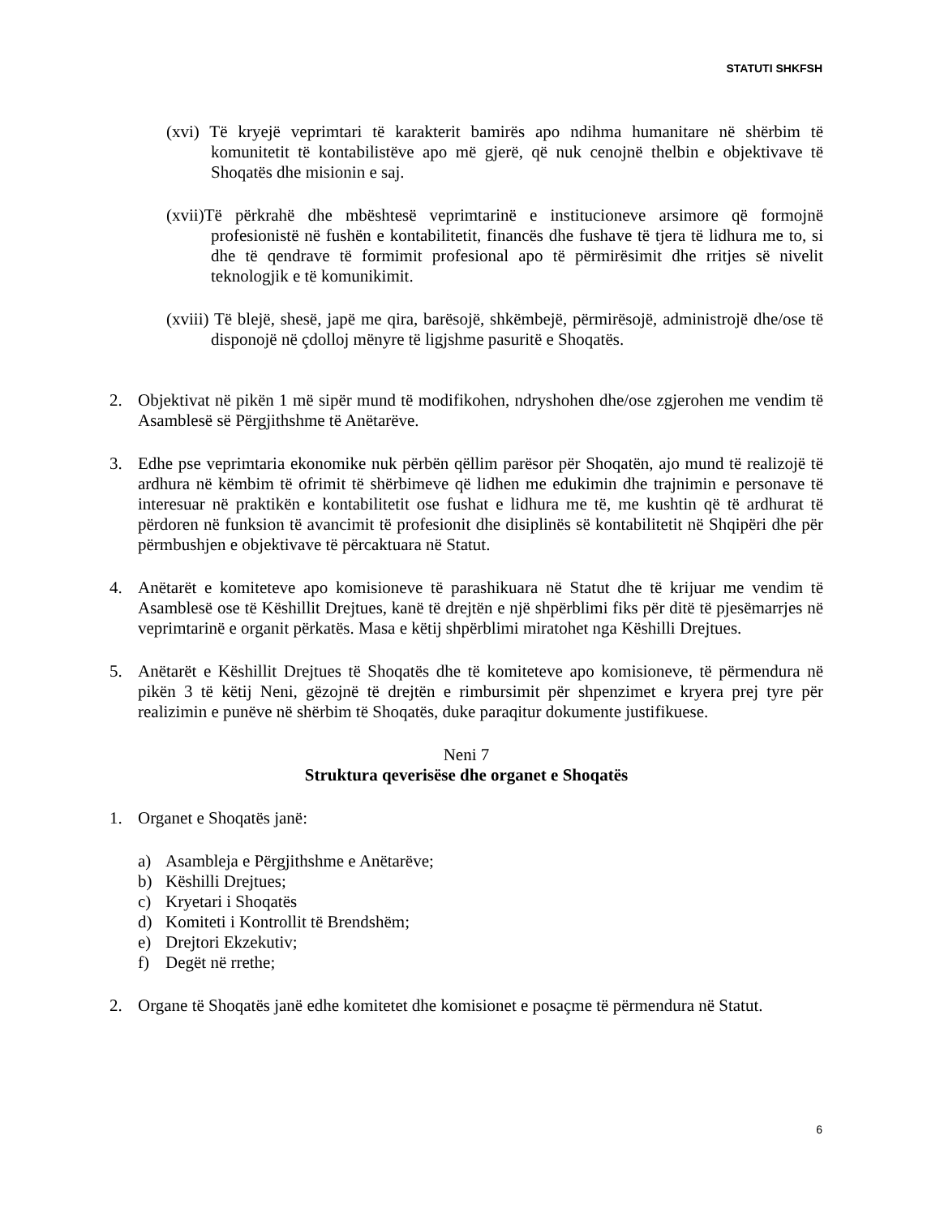STATUTI SHKFSH
(xvi) Të kryejë veprimtari të karakterit bamirës apo ndihma humanitare në shërbim të komunitetit të kontabilistëve apo më gjerë, që nuk cenojnë thelbin e objektivave të Shoqatës dhe misionin e saj.
(xvii)Të përkrahë dhe mbështesë veprimtarinë e institucioneve arsimore që formojnë profesionistë në fushën e kontabilitetit, financës dhe fushave të tjera të lidhura me to, si dhe të qendrave të formimit profesional apo të përmirësimit dhe rritjes së nivelit teknologjik e të komunikimit.
(xviii) Të blejë, shesë, japë me qira, barësojë, shkëmbejë, përmirësojë, administrojë dhe/ose të disponojë në çdolloj mënyre të ligjshme pasuritë e Shoqatës.
2. Objektivat në pikën 1 më sipër mund të modifikohen, ndryshohen dhe/ose zgjerohen me vendim të Asamblesë së Përgjithshme të Anëtarëve.
3. Edhe pse veprimtaria ekonomike nuk përbën qëllim parësor për Shoqatën, ajo mund të realizojë të ardhura në këmbim të ofrimit të shërbimeve që lidhen me edukimin dhe trajnimin e personave të interesuar në praktikën e kontabilitetit ose fushat e lidhura me të, me kushtin që të ardhurat të përdoren në funksion të avancimit të profesionit dhe disiplinës së kontabilitetit në Shqipëri dhe për përmbushjen e objektivave të përcaktuara në Statut.
4. Anëtarët e komiteteve apo komisioneve të parashikuara në Statut dhe të krijuar me vendim të Asamblesë ose të Këshillit Drejtues, kanë të drejtën e një shpërblimi fiks për ditë të pjesëmarrjes në veprimtarinë e organit përkatës. Masa e këtij shpërblimi miratohet nga Këshilli Drejtues.
5. Anëtarët e Këshillit Drejtues të Shoqatës dhe të komiteteve apo komisioneve, të përmendura në pikën 3 të këtij Neni, gëzojnë të drejtën e rimbursimit për shpenzimet e kryera prej tyre për realizimin e punëve në shërbim të Shoqatës, duke paraqitur dokumente justifikuese.
Neni 7
Struktura qeverisëse dhe organet e Shoqatës
1. Organet e Shoqatës janë:
a) Asambleja e Përgjithshme e Anëtarëve;
b) Këshilli Drejtues;
c) Kryetari i Shoqatës
d) Komiteti i Kontrollit të Brendshëm;
e) Drejtori Ekzekutiv;
f) Degët në rrethe;
2. Organe të Shoqatës janë edhe komitetet dhe komisionet e posaçme të përmendura në Statut.
6